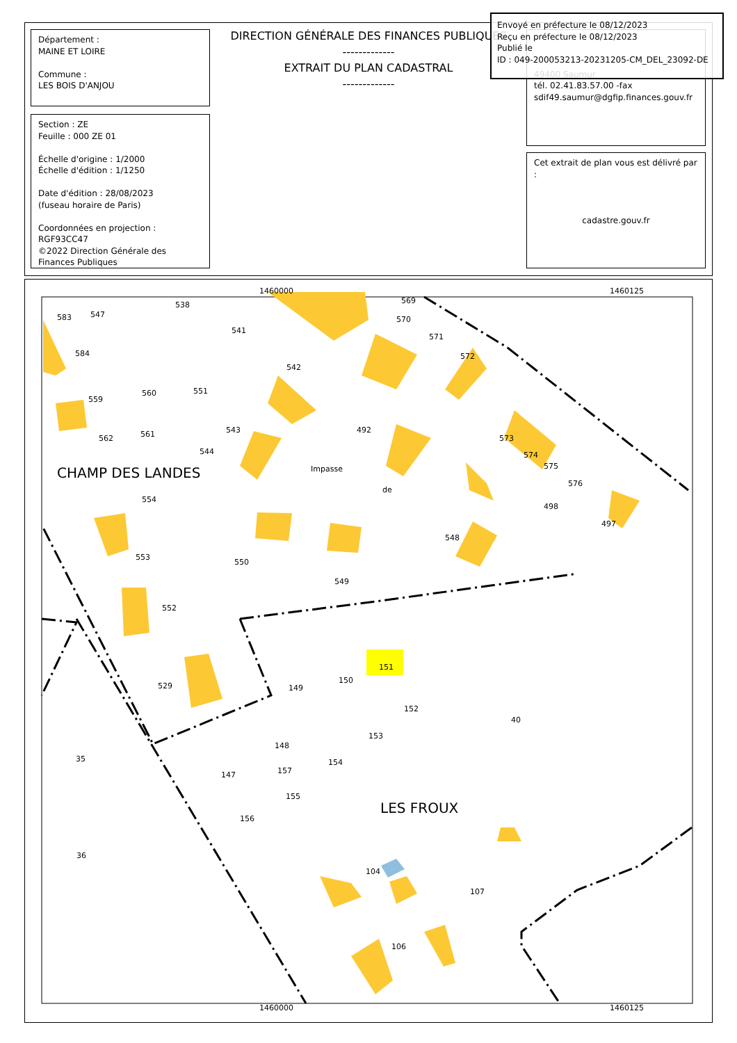Département :
MAINE ET LOIRE
Commune :
LES BOIS D'ANJOU
Section : ZE
Feuille : 000 ZE 01
Échelle d'origine : 1/2000
Échelle d'édition : 1/1250
Date d'édition : 28/08/2023
(fuseau horaire de Paris)
Coordonnées en projection : RGF93CC47
©2022 Direction Générale des Finances Publiques
DIRECTION GÉNÉRALE DES FINANCES PUBLIQUES
-------------
EXTRAIT DU PLAN CADASTRAL
-------------
49400 Saumur
tél. 02.41.83.57.00 -fax
sdif49.saumur@dgfip.finances.gouv.fr
Cet extrait de plan vous est délivré par :
cadastre.gouv.fr
Envoyé en préfecture le 08/12/2023
Reçu en préfecture le 08/12/2023
Publié le
ID : 049-200053213-20231205-CM_DEL_23092-DE
1460000 1460125
1460000 1460125
583 547
538
541
569
570
571
572
542
584
559
560 551
543 492
562 561
544
573
574
575
576
Impasse
de
CHAMP DES LANDES
554
498
497
548
553
550
549
552
151
529 149
150
152
40
153
35
148
154
147 157
155
156
LES FROUX
36
104
107
106